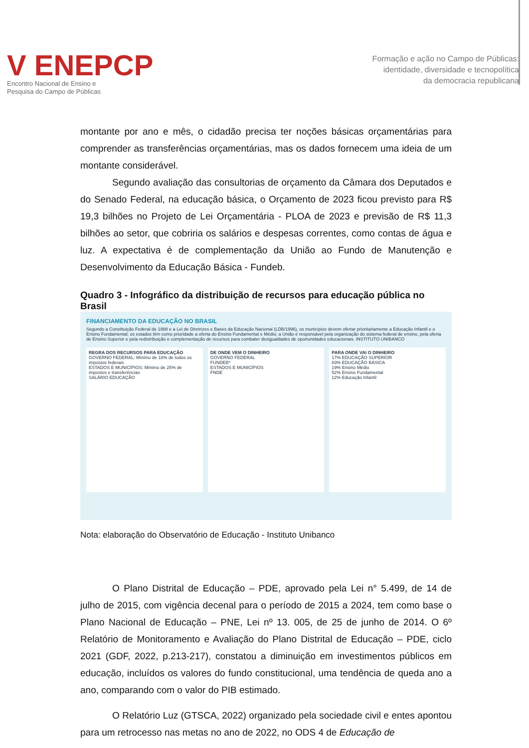V ENEPCP
Encontro Nacional de Ensino e
Pesquisa do Campo de Públicas
Formação e ação no Campo de Públicas:
identidade, diversidade e tecnopolítica
da democracia republicana
montante por ano e mês, o cidadão precisa ter noções básicas orçamentárias para comprender as transferências orçamentárias, mas os dados fornecem uma ideia de um montante considerável.
Segundo avaliação das consultorias de orçamento da Câmara dos Deputados e do Senado Federal, na educação básica, o Orçamento de 2023 ficou previsto para R$ 19,3 bilhões no Projeto de Lei Orçamentária - PLOA de 2023 e previsão de R$ 11,3 bilhões ao setor, que cobriria os salários e despesas correntes, como contas de água e luz. A expectativa é de complementação da União ao Fundo de Manutenção e Desenvolvimento da Educação Básica - Fundeb.
Quadro 3 - Infográfico da distribuição de recursos para educação pública no Brasil
FINANCIAMENTO DA EDUCAÇÃO NO BRASIL
Segundo a Constituição Federal de 1988 e a Lei de Diretrizes e Bases da Educação Nacional (LDB/1996), os municípios devem ofertar prioritariamente a Educação Infantil e o Ensino Fundamental; os estados têm como prioridade a oferta do Ensino Fundamental e Médio; a União é responsável pela organização do sistema federal de ensino, pela oferta de Ensino Superior e pela redistribuição e complementação de recursos para combater desigualdades de oportunidades educacionais. INSTITUTO UNIBANCO
REGRA DOS RECURSOS PARA EDUCAÇÃO
GOVERNO FEDERAL: Mínimo de 18% de todos os impostos federais
ESTADOS E MUNICÍPIOS: Mínimo de 25% de impostos e transferências
SALÁRIO EDUCAÇÃO
DE ONDE VEM O DINHEIRO
GOVERNO FEDERAL
FUNDEB*
ESTADOS E MUNICÍPIOS
FNDE
PARA ONDE VAI O DINHEIRO
17% EDUCAÇÃO SUPERIOR
83% EDUCAÇÃO BÁSICA
19% Ensino Médio
52% Ensino Fundamental
12% Educação Infantil
Nota: elaboração do Observatório de Educação - Instituto Unibanco
O Plano Distrital de Educação – PDE, aprovado pela Lei n° 5.499, de 14 de julho de 2015, com vigência decenal para o período de 2015 a 2024, tem como base o Plano Nacional de Educação – PNE, Lei nº 13. 005, de 25 de junho de 2014. O 6º Relatório de Monitoramento e Avaliação do Plano Distrital de Educação – PDE, ciclo 2021 (GDF, 2022, p.213-217), constatou a diminuição em investimentos públicos em educação, incluídos os valores do fundo constitucional, uma tendência de queda ano a ano, comparando com o valor do PIB estimado.
O Relatório Luz (GTSCA, 2022) organizado pela sociedade civil e entes apontou para um retrocesso nas metas no ano de 2022, no ODS 4 de Educação de